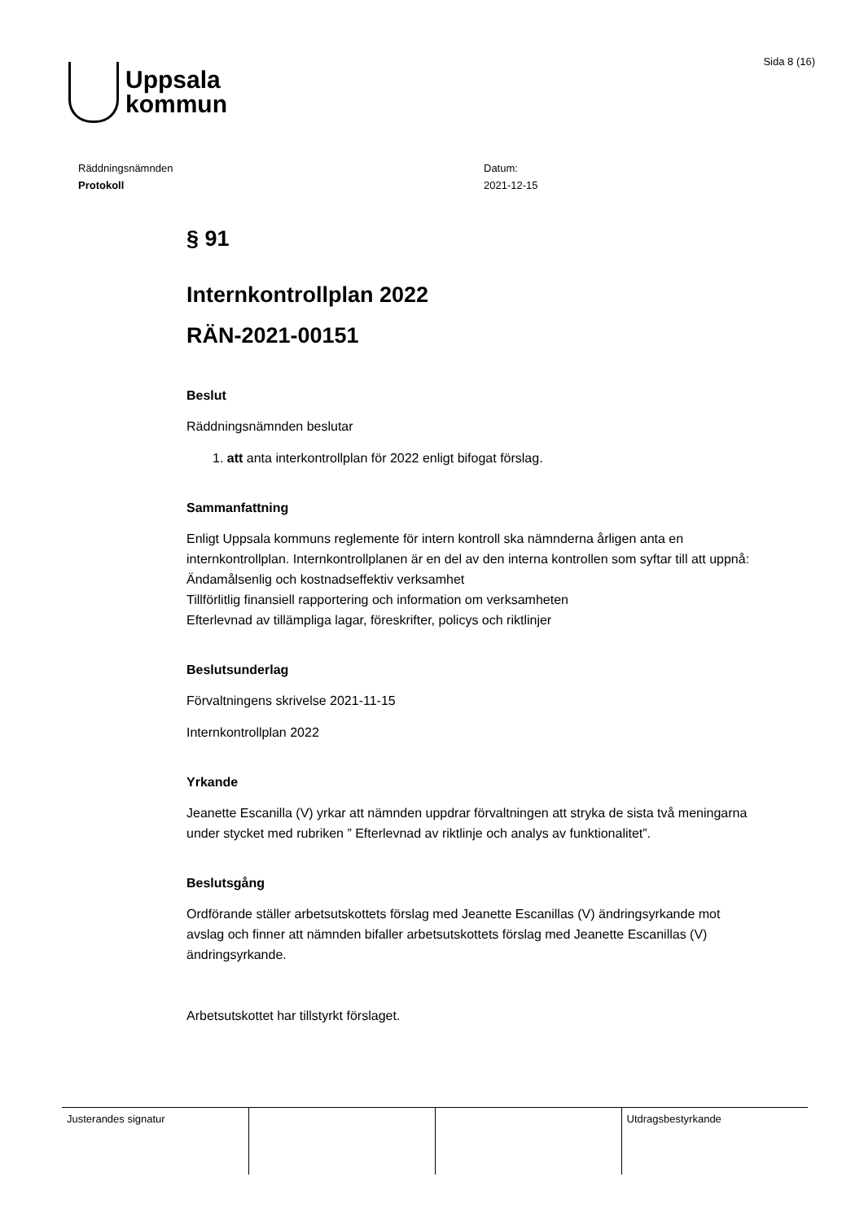Uppsala
kommun
Sida 8 (16)
Räddningsnämnden
Protokoll
Datum:
2021-12-15
§ 91
Internkontrollplan 2022
RÄN-2021-00151
Beslut
Räddningsnämnden beslutar
1. att anta interkontrollplan för 2022 enligt bifogat förslag.
Sammanfattning
Enligt Uppsala kommuns reglemente för intern kontroll ska nämnderna årligen anta en internkontrollplan. Internkontrollplanen är en del av den interna kontrollen som syftar till att uppnå:
Ändamålsenlig och kostnadseffektiv verksamhet
Tillförlitlig finansiell rapportering och information om verksamheten
Efterlevnad av tillämpliga lagar, föreskrifter, policys och riktlinjer
Beslutsunderlag
Förvaltningens skrivelse 2021-11-15
Internkontrollplan 2022
Yrkande
Jeanette Escanilla (V) yrkar att nämnden uppdrar förvaltningen att stryka de sista två meningarna under stycket med rubriken ” Efterlevnad av riktlinje och analys av funktionalitet”.
Beslutsgång
Ordförande ställer arbetsutskottets förslag med Jeanette Escanillas (V) ändringsyrkande mot avslag och finner att nämnden bifaller arbetsutskottets förslag med Jeanette Escanillas (V) ändringsyrkande.
Arbetsutskottet har tillstyrkt förslaget.
| Justerandes signatur | | | Utdragsbestyrkande |